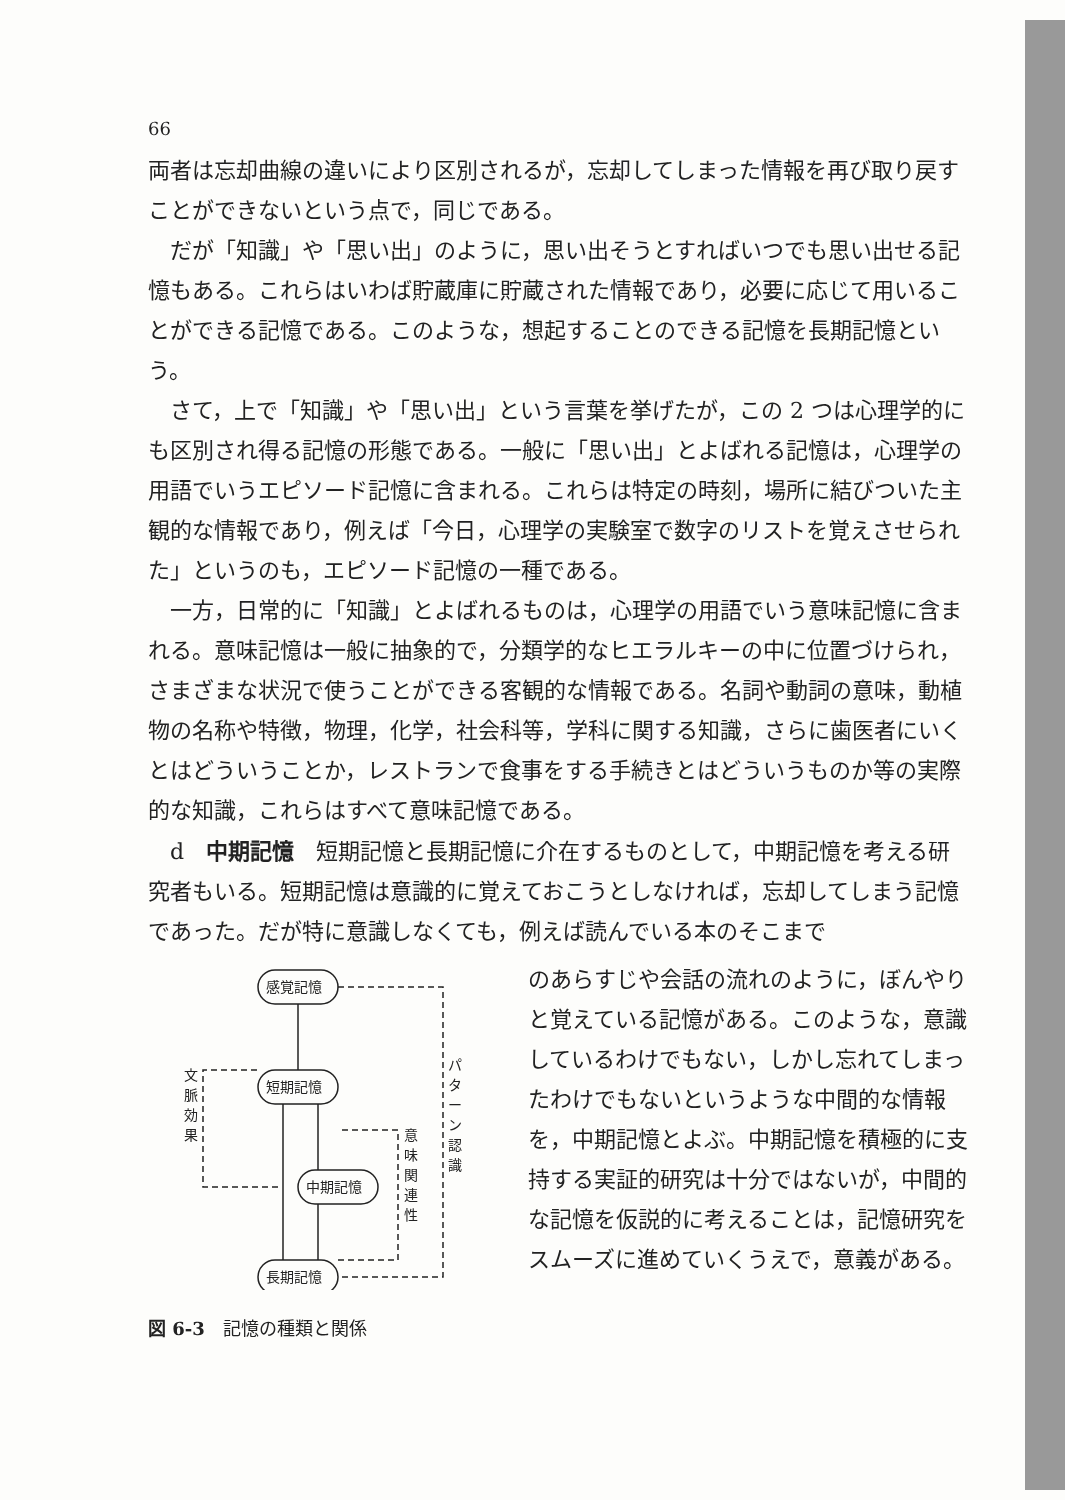66
両者は忘却曲線の違いにより区別されるが，忘却してしまった情報を再び取り戻すことができないという点で，同じである。
だが「知識」や「思い出」のように，思い出そうとすればいつでも思い出せる記憶もある。これらはいわば貯蔵庫に貯蔵された情報であり，必要に応じて用いることができる記憶である。このような，想起することのできる記憶を長期記憶という。
さて，上で「知識」や「思い出」という言葉を挙げたが，この 2 つは心理学的にも区別され得る記憶の形態である。一般に「思い出」とよばれる記憶は，心理学の用語でいうエピソード記憶に含まれる。これらは特定の時刻，場所に結びついた主観的な情報であり，例えば「今日，心理学の実験室で数字のリストを覚えさせられた」というのも，エピソード記憶の一種である。
一方，日常的に「知識」とよばれるものは，心理学の用語でいう意味記憶に含まれる。意味記憶は一般に抽象的で，分類学的なヒエラルキーの中に位置づけられ，さまざまな状況で使うことができる客観的な情報である。名詞や動詞の意味，動植物の名称や特徴，物理，化学，社会科等，学科に関する知識，さらに歯医者にいくとはどういうことか，レストランで食事をする手続きとはどういうものか等の実際的な知識，これらはすべて意味記憶である。
d　中期記憶　短期記憶と長期記憶に介在するものとして，中期記憶を考える研究者もいる。短期記憶は意識的に覚えておこうとしなければ，忘却してしまう記憶であった。だが特に意識しなくても，例えば読んでいる本のそこまで
感覚記憶
短期記憶
中期記憶
長期記憶
文
脈
効
果
意
味
関
連
性
パ
タ
ー
ン
認
識
図 6-3　記憶の種類と関係
のあらすじや会話の流れのように，ぼんやりと覚えている記憶がある。このような，意識しているわけでもない，しかし忘れてしまったわけでもないというような中間的な情報を，中期記憶とよぶ。中期記憶を積極的に支持する実証的研究は十分ではないが，中間的な記憶を仮説的に考えることは，記憶研究をスムーズに進めていくうえで，意義がある。